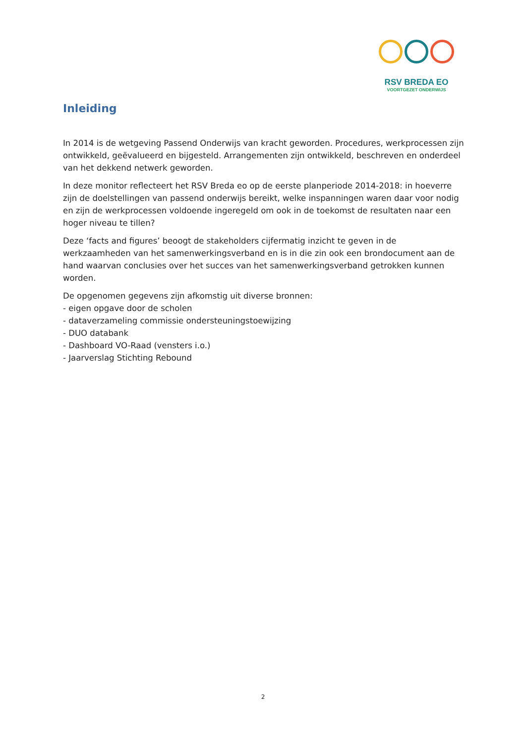RSV BREDA EO
VOORTGEZET ONDERWIJS
Inleiding
In 2014 is de wetgeving Passend Onderwijs van kracht geworden. Procedures, werkprocessen zijn ontwikkeld, geëvalueerd en bijgesteld. Arrangementen zijn ontwikkeld, beschreven en onderdeel van het dekkend netwerk geworden.
In deze monitor reflecteert het RSV Breda eo op de eerste planperiode 2014-2018: in hoeverre zijn de doelstellingen van passend onderwijs bereikt, welke inspanningen waren daar voor nodig en zijn de werkprocessen voldoende ingeregeld om ook in de toekomst de resultaten naar een hoger niveau te tillen?
Deze ‘facts and figures’ beoogt de stakeholders cijfermatig inzicht te geven in de werkzaamheden van het samenwerkingsverband en is in die zin ook een brondocument aan de hand waarvan conclusies over het succes van het samenwerkingsverband getrokken kunnen worden.
De opgenomen gegevens zijn afkomstig uit diverse bronnen:
- eigen opgave door de scholen
- dataverzameling commissie ondersteuningstoewijzing
- DUO databank
- Dashboard VO-Raad (vensters i.o.)
- Jaarverslag Stichting Rebound
2